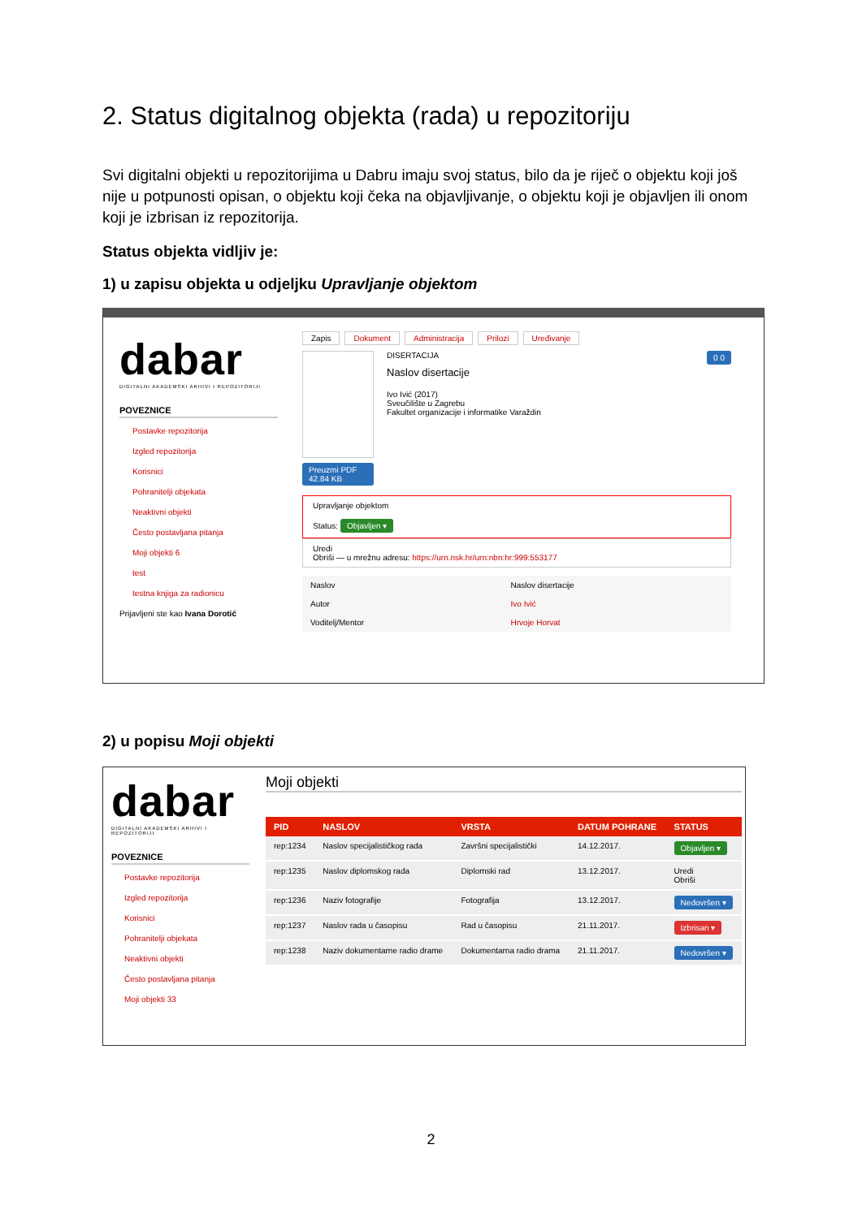2. Status digitalnog objekta (rada) u repozitoriju
Svi digitalni objekti u repozitorijima u Dabru imaju svoj status, bilo da je riječ o objektu koji još nije u potpunosti opisan, o objektu koji čeka na objavljivanje, o objektu koji je objavljen ili onom koji je izbrisan iz repozitorija.
Status objekta vidljiv je:
1) u zapisu objekta u odjeljku Upravljanje objektom
dabar
DIGITALNI AKADEMSKI ARHIVI I REPOZITORIJI
POVEZNICE
Postavke repozitorija
Izgled repozitorija
Korisnici
Pohranitelji objekata
Neaktivni objekti
Često postavljana pitanja
Moji objekti 6
test
testna knjiga za radionicu
Prijavljeni ste kao Ivana Dorotić
Zapis Dokument Administracija Prilozi Uređivanje
Preuzmi PDF 42.84 KB
DISERTACIJA
Naslov disertacije
Ivo Ivić (2017)
Sveučilište u Zagrebu
Fakultet organizacije i informatike Varaždin
0 0
Upravljanje objektom
Status: Objavljen ▾
Uredi
Obriši — u mrežnu adresu: https://urn.nsk.hr/urn:nbn:hr:999:553177
| Naslov | Naslov disertacije |
| Autor | Ivo Ivić |
| Voditelj/Mentor | Hrvoje Horvat |
2) u popisu Moji objekti
dabar
DIGITALNI AKADEMSKI ARHIVI I REPOZITORIJI
POVEZNICE
Postavke repozitorija
Izgled repozitorija
Korisnici
Pohranitelji objekata
Neaktivni objekti
Često postavljana pitanja
Moji objekti 33
Moji objekti
| PID | NASLOV | VRSTA | DATUM POHRANE | STATUS |
| --- | --- | --- | --- | --- |
| rep:1234 | Naslov specijalističkog rada | Završni specijalistički | 14.12.2017. | Objavljen ▾ |
| rep:1235 | Naslov diplomskog rada | Diplomski rad | 13.12.2017. | Uredi Obriši |
| rep:1236 | Naziv fotografije | Fotografija | 13.12.2017. | Nedovršen ▾ |
| rep:1237 | Naslov rada u časopisu | Rad u časopisu | 21.11.2017. | Izbrisan ▾ |
| rep:1238 | Naziv dokumentarne radio drame | Dokumentarna radio drama | 21.11.2017. | Nedovršen ▾ |
2